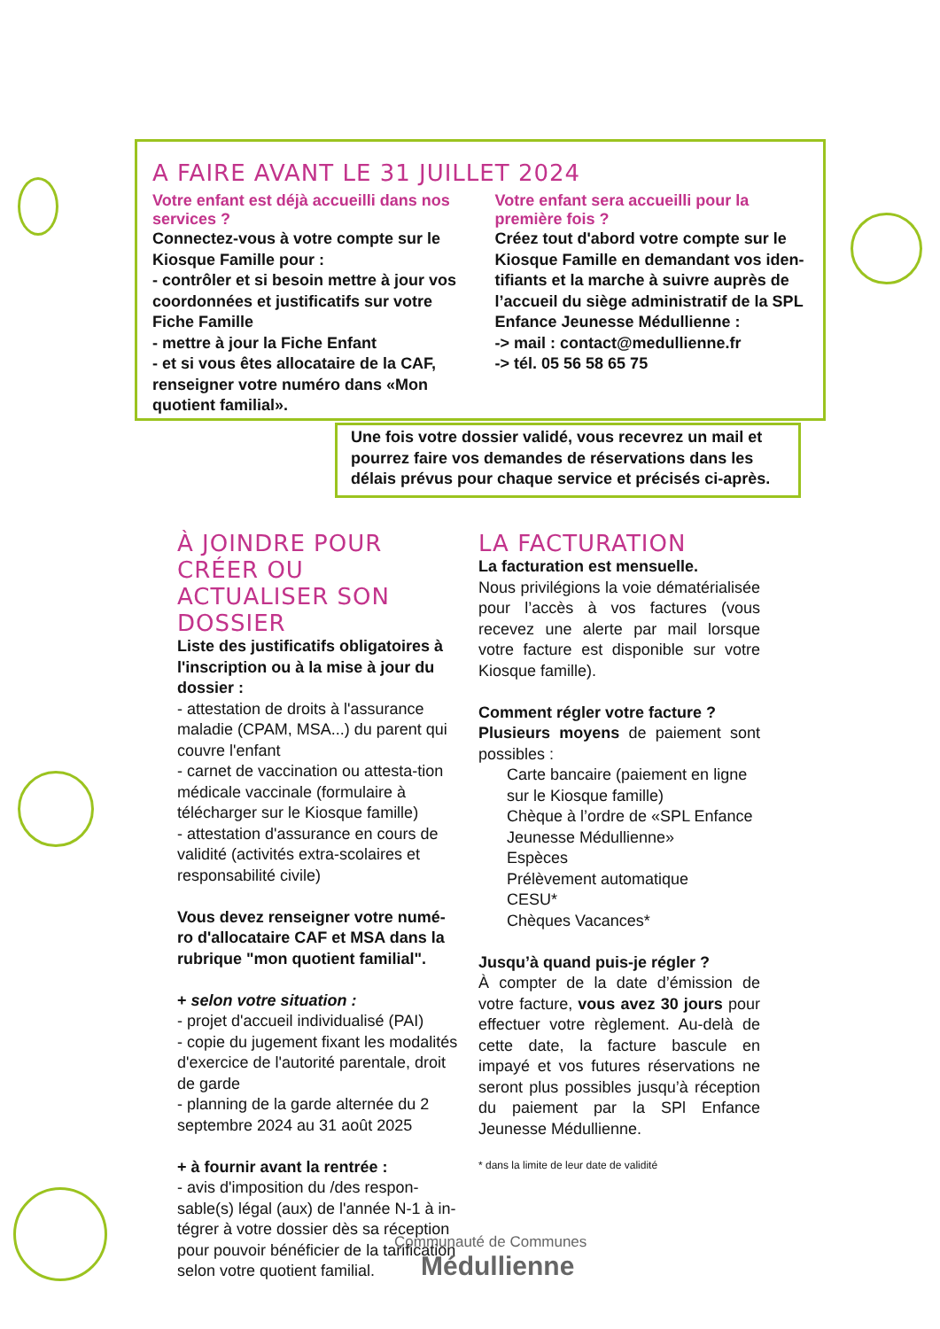A FAIRE AVANT LE 31 JUILLET 2024
Votre enfant est déjà accueilli dans nos services ?
Connectez-vous à votre compte sur le Kiosque Famille pour :
- contrôler et si besoin mettre à jour vos coordonnées et justificatifs sur votre Fiche Famille
- mettre à jour la Fiche Enfant
- et si vous êtes allocataire de la CAF, renseigner votre numéro dans «Mon quotient familial».
Votre enfant sera accueilli pour la première fois ?
Créez tout d'abord votre compte sur le Kiosque Famille en demandant vos iden-tifiants et la marche à suivre auprès de l’accueil du siège administratif de la SPL Enfance Jeunesse Médullienne :
-> mail : contact@medullienne.fr
-> tél. 05 56 58 65 75
Une fois votre dossier validé, vous recevrez un mail et pourrez faire vos demandes de réservations dans les délais prévus pour chaque service et précisés ci-après.
À JOINDRE POUR CRÉER OU ACTUALISER SON DOSSIER
Liste des justificatifs obligatoires à l'inscription ou à la mise à jour du dossier :
- attestation de droits à l'assurance maladie (CPAM, MSA...) du parent qui couvre l'enfant
- carnet de vaccination ou attesta-tion médicale vaccinale (formulaire à télécharger sur le Kiosque famille)
- attestation d'assurance en cours de validité (activités extra-scolaires et responsabilité civile)
Vous devez renseigner votre numé-ro d'allocataire CAF et MSA dans la rubrique "mon quotient familial".
+ selon votre situation :
- projet d'accueil individualisé (PAI)
- copie du jugement fixant les modalités d'exercice de l'autorité parentale, droit de garde
- planning de la garde alternée du 2 septembre 2024 au 31 août 2025
+ à fournir avant la rentrée :
- avis d'imposition du /des respon-sable(s) légal (aux) de l'année N-1 à in-tégrer à votre dossier dès sa réception pour pouvoir bénéficier de la tarification selon votre quotient familial.
LA FACTURATION
La facturation est mensuelle.
Nous privilégions la voie dématérialisée pour l’accès à vos factures (vous recevez une alerte par mail lorsque votre facture est disponible sur votre Kiosque famille).
Comment régler votre facture ?
Plusieurs moyens de paiement sont possibles :
Carte bancaire (paiement en ligne sur le Kiosque famille)
Chèque à l’ordre de «SPL Enfance Jeunesse Médullienne»
Espèces
Prélèvement automatique
CESU*
Chèques Vacances*
Jusqu’à quand puis-je régler ?
À compter de la date d’émission de votre facture, vous avez 30 jours pour effectuer votre règlement. Au-delà de cette date, la facture bascule en impayé et vos futures réservations ne seront plus possibles jusqu’à réception du paiement par la SPl Enfance Jeunesse Médullienne.
* dans la limite de leur date de validité
Communauté de Communes
Médullienne